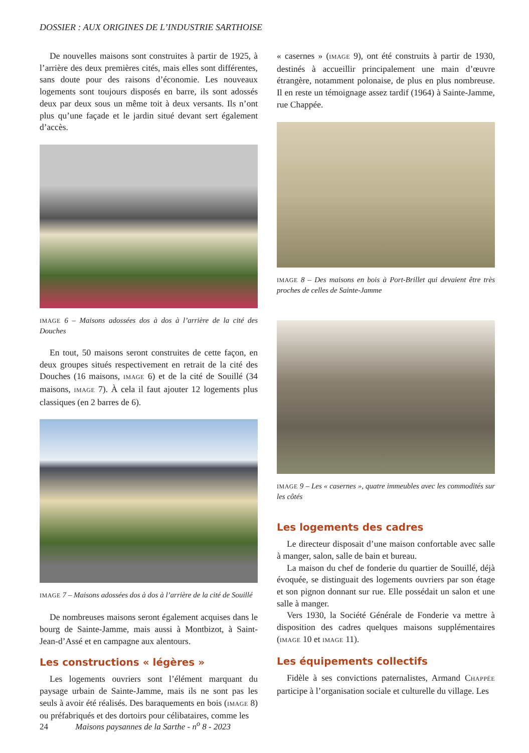DOSSIER : AUX ORIGINES DE L’INDUSTRIE SARTHOISE
De nouvelles maisons sont construites à partir de 1925, à l’arrière des deux premières cités, mais elles sont différentes, sans doute pour des raisons d’économie. Les nouveaux logements sont toujours disposés en barre, ils sont adossés deux par deux sous un même toit à deux versants. Ils n’ont plus qu’une façade et le jardin situé devant sert également d’accès.
IMAGE 6 – Maisons adossées dos à dos à l’arrière de la cité des Douches
En tout, 50 maisons seront construites de cette façon, en deux groupes situés respectivement en retrait de la cité des Douches (16 maisons, IMAGE 6) et de la cité de Souillé (34 maisons, IMAGE 7). À cela il faut ajouter 12 logements plus classiques (en 2 barres de 6).
IMAGE 7 – Maisons adossées dos à dos à l’arrière de la cité de Souillé
De nombreuses maisons seront également acquises dans le bourg de Sainte-Jamme, mais aussi à Montbizot, à Saint-Jean-d’Assé et en campagne aux alentours.
Les constructions « légères »
Les logements ouvriers sont l’élément marquant du paysage urbain de Sainte-Jamme, mais ils ne sont pas les seuls à avoir été réalisés. Des baraquements en bois (IMAGE 8) ou préfabriqués et des dortoirs pour célibataires, comme les
« casernes » (IMAGE 9), ont été construits à partir de 1930, destinés à accueillir principalement une main d’œuvre étrangère, notamment polonaise, de plus en plus nombreuse. Il en reste un témoignage assez tardif (1964) à Sainte-Jamme, rue Chappée.
IMAGE 8 – Des maisons en bois à Port-Brillet qui devaient être très proches de celles de Sainte-Jamme
IMAGE 9 – Les « casernes », quatre immeubles avec les commodités sur les côtés
Les logements des cadres
Le directeur disposait d’une maison confortable avec salle à manger, salon, salle de bain et bureau.
La maison du chef de fonderie du quartier de Souillé, déjà évoquée, se distinguait des logements ouvriers par son étage et son pignon donnant sur rue. Elle possédait un salon et une salle à manger.
Vers 1930, la Société Générale de Fonderie va mettre à disposition des cadres quelques maisons supplémentaires (IMAGE 10 et IMAGE 11).
Les équipements collectifs
Fidèle à ses convictions paternalistes, Armand CHAPPÉE participe à l’organisation sociale et culturelle du village. Les
24 Maisons paysannes de la Sarthe - n<sup>o</sup> 8 - 2023